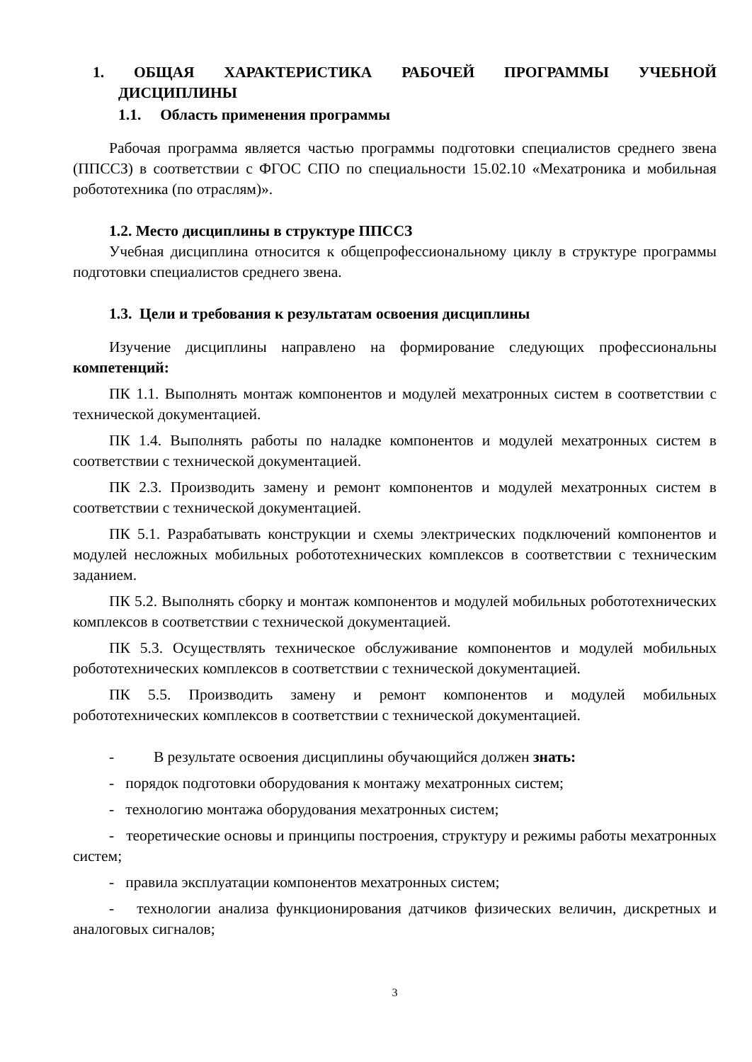1. ОБЩАЯ ХАРАКТЕРИСТИКА РАБОЧЕЙ ПРОГРАММЫ УЧЕБНОЙ
ДИСЦИПЛИНЫ
1.1. Область применения программы
Рабочая программа является частью программы подготовки специалистов среднего звена (ППССЗ) в соответствии с ФГОС СПО по специальности 15.02.10 «Мехатроника и мобильная робототехника (по отраслям)».
1.2. Место дисциплины в структуре ППССЗ
Учебная дисциплина относится к общепрофессиональному циклу в структуре программы подготовки специалистов среднего звена.
1.3. Цели и требования к результатам освоения дисциплины
Изучение дисциплины направлено на формирование следующих профессиональны компетенций:
ПК 1.1. Выполнять монтаж компонентов и модулей мехатронных систем в соответствии с технической документацией.
ПК 1.4. Выполнять работы по наладке компонентов и модулей мехатронных систем в соответствии с технической документацией.
ПК 2.3. Производить замену и ремонт компонентов и модулей мехатронных систем в соответствии с технической документацией.
ПК 5.1. Разрабатывать конструкции и схемы электрических подключений компонентов и модулей несложных мобильных робототехнических комплексов в соответствии с техническим заданием.
ПК 5.2. Выполнять сборку и монтаж компонентов и модулей мобильных робототехнических комплексов в соответствии с технической документацией.
ПК 5.3. Осуществлять техническое обслуживание компонентов и модулей мобильных робототехнических комплексов в соответствии с технической документацией.
ПК 5.5. Производить замену и ремонт компонентов и модулей мобильных робототехнических комплексов в соответствии с технической документацией.
- В результате освоения дисциплины обучающийся должен знать:
- порядок подготовки оборудования к монтажу мехатронных систем;
- технологию монтажа оборудования мехатронных систем;
- теоретические основы и принципы построения, структуру и режимы работы мехатронных систем;
- правила эксплуатации компонентов мехатронных систем;
- технологии анализа функционирования датчиков физических величин, дискретных и аналоговых сигналов;
3